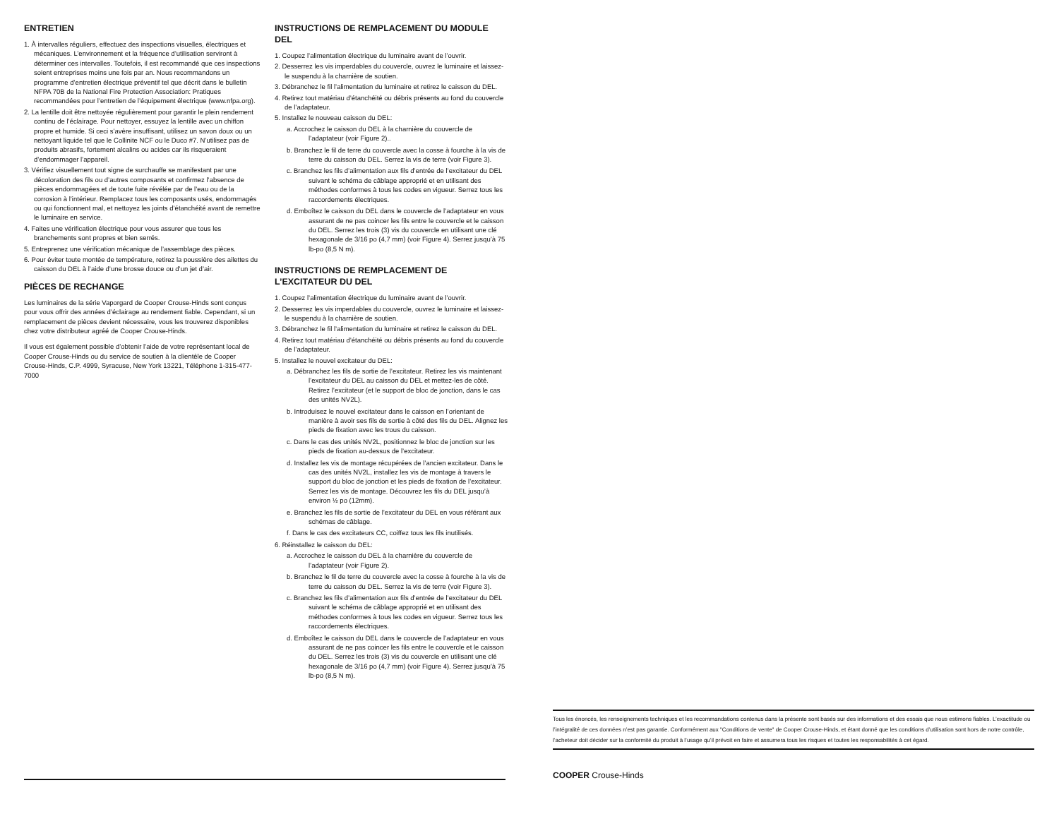ENTRETIEN
1. À intervalles réguliers, effectuez des inspections visuelles, électriques et mécaniques. L’environnement et la fréquence d’utilisation serviront à déterminer ces intervalles. Toutefois, il est recommandé que ces inspections soient entreprises moins une fois par an. Nous recommandons un programme d’entretien électrique préventif tel que décrit dans le bulletin NFPA 70B de la National Fire Protection Association: Pratiques recommandées pour l’entretien de l’équipement électrique (www.nfpa.org).
2. La lentille doit être nettoyée régulièrement pour garantir le plein rendement continu de l’éclairage. Pour nettoyer, essuyez la lentille avec un chiffon propre et humide. Si ceci s’avère insuffisant, utilisez un savon doux ou un nettoyant liquide tel que le Collinite NCF ou le Duco #7. N’utilisez pas de produits abrasifs, fortement alcalins ou acides car ils risqueraient d’endommager l’appareil.
3. Vérifiez visuellement tout signe de surchauffe se manifestant par une décoloration des fils ou d’autres composants et confirmez l’absence de pièces endommagées et de toute fuite révélée par de l’eau ou de la corrosion à l’intérieur. Remplacez tous les composants usés, endommagés ou qui fonctionnent mal, et nettoyez les joints d’étanchéité avant de remettre le luminaire en service.
4. Faites une vérification électrique pour vous assurer que tous les branchements sont propres et bien serrés.
5. Entreprenez une vérification mécanique de l’assemblage des pièces.
6. Pour éviter toute montée de température, retirez la poussière des ailettes du caisson du DEL à l’aide d’une brosse douce ou d’un jet d’air.
PIÈCES DE RECHANGE
Les luminaires de la série Vaporgard de Cooper Crouse-Hinds sont conçus pour vous offrir des années d’éclairage au rendement fiable. Cependant, si un remplacement de pièces devient nécessaire, vous les trouverez disponibles chez votre distributeur agréé de Cooper Crouse-Hinds.
Il vous est également possible d’obtenir l’aide de votre représentant local de Cooper Crouse-Hinds ou du service de soutien à la clientèle de Cooper Crouse-Hinds, C.P. 4999, Syracuse, New York 13221, Téléphone 1-315-477-7000
INSTRUCTIONS DE REMPLACEMENT DU MODULE DEL
1. Coupez l’alimentation électrique du luminaire avant de l’ouvrir.
2. Desserrez les vis imperdables du couvercle, ouvrez le luminaire et laissez-le suspendu à la charnière de soutien.
3. Débranchez le fil l’alimentation du luminaire et retirez le caisson du DEL.
4. Retirez tout matériau d’étanchéité ou débris présents au fond du couvercle de l’adaptateur.
5. Installez le nouveau caisson du DEL:
a. Accrochez le caisson du DEL à la charnière du couvercle de l’adaptateur (voir Figure 2)..
b. Branchez le fil de terre du couvercle avec la cosse à fourche à la vis de terre du caisson du DEL. Serrez la vis de terre (voir Figure 3).
c. Branchez les fils d’alimentation aux fils d’entrée de l’excitateur du DEL suivant le schéma de câblage approprié et en utilisant des méthodes conformes à tous les codes en vigueur. Serrez tous les raccordements électriques.
d. Emboîtez le caisson du DEL dans le couvercle de l’adaptateur en vous assurant de ne pas coincer les fils entre le couvercle et le caisson du DEL. Serrez les trois (3) vis du couvercle en utilisant une clé hexagonale de 3/16 po (4,7 mm) (voir Figure 4). Serrez jusqu’à 75 lb-po (8,5 N m).
INSTRUCTIONS DE REMPLACEMENT DE
L’EXCITATEUR DU DEL
1. Coupez l’alimentation électrique du luminaire avant de l’ouvrir.
2. Desserrez les vis imperdables du couvercle, ouvrez le luminaire et laissez-le suspendu à la charnière de soutien.
3. Débranchez le fil l’alimentation du luminaire et retirez le caisson du DEL.
4. Retirez tout matériau d’étanchéité ou débris présents au fond du couvercle de l’adaptateur.
5. Installez le nouvel excitateur du DEL:
a. Débranchez les fils de sortie de l’excitateur. Retirez les vis maintenant l’excitateur du DEL au caisson du DEL et mettez-les de côté. Retirez l’excitateur (et le support de bloc de jonction, dans le cas des unités NV2L).
b. Introduisez le nouvel excitateur dans le caisson en l’orientant de manière à avoir ses fils de sortie à côté des fils du DEL. Alignez les pieds de fixation avec les trous du caisson.
c. Dans le cas des unités NV2L, positionnez le bloc de jonction sur les pieds de fixation au-dessus de l’excitateur.
d. Installez les vis de montage récupérées de l’ancien excitateur. Dans le cas des unités NV2L, installez les vis de montage à travers le support du bloc de jonction et les pieds de fixation de l’excitateur. Serrez les vis de montage. Découvrez les fils du DEL jusqu’à environ ½ po (12mm).
e. Branchez les fils de sortie de l’excitateur du DEL en vous référant aux schémas de câblage.
f. Dans le cas des excitateurs CC, coiffez tous les fils inutilisés.
6. Réinstallez le caisson du DEL:
a. Accrochez le caisson du DEL à la charnière du couvercle de l’adaptateur (voir Figure 2).
b. Branchez le fil de terre du couvercle avec la cosse à fourche à la vis de terre du caisson du DEL. Serrez la vis de terre (voir Figure 3).
c. Branchez les fils d’alimentation aux fils d’entrée de l’excitateur du DEL suivant le schéma de câblage approprié et en utilisant des méthodes conformes à tous les codes en vigueur. Serrez tous les raccordements électriques.
d. Emboîtez le caisson du DEL dans le couvercle de l’adaptateur en vous assurant de ne pas coincer les fils entre le couvercle et le caisson du DEL. Serrez les trois (3) vis du couvercle en utilisant une clé hexagonale de 3/16 po (4,7 mm) (voir Figure 4). Serrez jusqu’à 75 lb-po (8,5 N m).
Tous les énoncés, les renseignements techniques et les recommandations contenus dans la présente sont basés sur des informations et des essais que nous estimons fiables. L’exactitude ou l’intégralité de ces données n’est pas garantie. Conformément aux "Conditions de vente" de Cooper Crouse-Hinds, et étant donné que les conditions d’utilisation sont hors de notre contrôle, l’acheteur doit décider sur la conformité du produit à l’usage qu’il prévoit en faire et assumera tous les risques et toutes les responsabilités à cet égard.
COOPER Crouse-Hinds